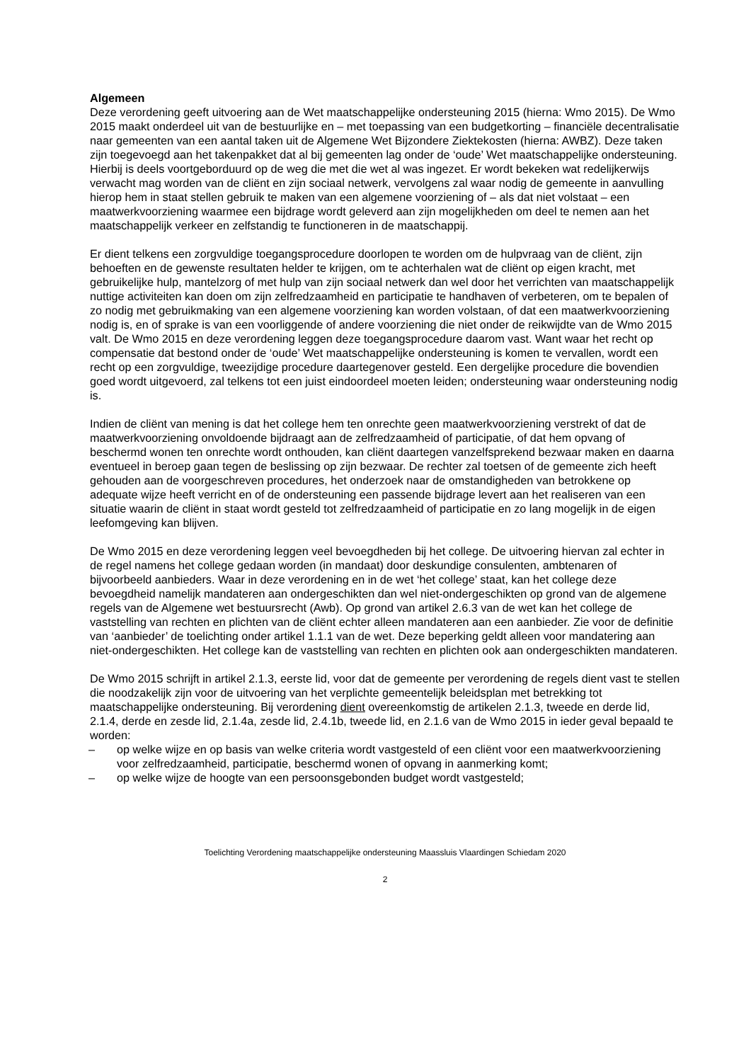Algemeen
Deze verordening geeft uitvoering aan de Wet maatschappelijke ondersteuning 2015 (hierna: Wmo 2015). De Wmo 2015 maakt onderdeel uit van de bestuurlijke en – met toepassing van een budgetkorting – financiële decentralisatie naar gemeenten van een aantal taken uit de Algemene Wet Bijzondere Ziektekosten (hierna: AWBZ). Deze taken zijn toegevoegd aan het takenpakket dat al bij gemeenten lag onder de ‘oude’ Wet maatschappelijke ondersteuning. Hierbij is deels voortgeborduurd op de weg die met die wet al was ingezet. Er wordt bekeken wat redelijkerwijs verwacht mag worden van de cliënt en zijn sociaal netwerk, vervolgens zal waar nodig de gemeente in aanvulling hierop hem in staat stellen gebruik te maken van een algemene voorziening of – als dat niet volstaat – een maatwerkvoorziening waarmee een bijdrage wordt geleverd aan zijn mogelijkheden om deel te nemen aan het maatschappelijk verkeer en zelfstandig te functioneren in de maatschappij.
Er dient telkens een zorgvuldige toegangsprocedure doorlopen te worden om de hulpvraag van de cliënt, zijn behoeften en de gewenste resultaten helder te krijgen, om te achterhalen wat de cliënt op eigen kracht, met gebruikelijke hulp, mantelzorg of met hulp van zijn sociaal netwerk dan wel door het verrichten van maatschappelijk nuttige activiteiten kan doen om zijn zelfredzaamheid en participatie te handhaven of verbeteren, om te bepalen of zo nodig met gebruikmaking van een algemene voorziening kan worden volstaan, of dat een maatwerkvoorziening nodig is, en of sprake is van een voorliggende of andere voorziening die niet onder de reikwijdte van de Wmo 2015 valt. De Wmo 2015 en deze verordening leggen deze toegangsprocedure daarom vast. Want waar het recht op compensatie dat bestond onder de ‘oude’ Wet maatschappelijke ondersteuning is komen te vervallen, wordt een recht op een zorgvuldige, tweezijdige procedure daartegenover gesteld. Een dergelijke procedure die bovendien goed wordt uitgevoerd, zal telkens tot een juist eindoordeel moeten leiden; ondersteuning waar ondersteuning nodig is.
Indien de cliënt van mening is dat het college hem ten onrechte geen maatwerkvoorziening verstrekt of dat de maatwerkvoorziening onvoldoende bijdraagt aan de zelfredzaamheid of participatie, of dat hem opvang of beschermd wonen ten onrechte wordt onthouden, kan cliënt daartegen vanzelfsprekend bezwaar maken en daarna eventueel in beroep gaan tegen de beslissing op zijn bezwaar. De rechter zal toetsen of de gemeente zich heeft gehouden aan de voorgeschreven procedures, het onderzoek naar de omstandigheden van betrokkene op adequate wijze heeft verricht en of de ondersteuning een passende bijdrage levert aan het realiseren van een situatie waarin de cliënt in staat wordt gesteld tot zelfredzaamheid of participatie en zo lang mogelijk in de eigen leefomgeving kan blijven.
De Wmo 2015 en deze verordening leggen veel bevoegdheden bij het college. De uitvoering hiervan zal echter in de regel namens het college gedaan worden (in mandaat) door deskundige consulenten, ambtenaren of bijvoorbeeld aanbieders. Waar in deze verordening en in de wet ‘het college’ staat, kan het college deze bevoegdheid namelijk mandateren aan ondergeschikten dan wel niet-ondergeschikten op grond van de algemene regels van de Algemene wet bestuursrecht (Awb). Op grond van artikel 2.6.3 van de wet kan het college de vaststelling van rechten en plichten van de cliënt echter alleen mandateren aan een aanbieder. Zie voor de definitie van ‘aanbieder’ de toelichting onder artikel 1.1.1 van de wet. Deze beperking geldt alleen voor mandatering aan niet-ondergeschikten. Het college kan de vaststelling van rechten en plichten ook aan ondergeschikten mandateren.
De Wmo 2015 schrijft in artikel 2.1.3, eerste lid, voor dat de gemeente per verordening de regels dient vast te stellen die noodzakelijk zijn voor de uitvoering van het verplichte gemeentelijk beleidsplan met betrekking tot maatschappelijke ondersteuning. Bij verordening dient overeenkomstig de artikelen 2.1.3, tweede en derde lid, 2.1.4, derde en zesde lid, 2.1.4a, zesde lid, 2.4.1b, tweede lid, en 2.1.6 van de Wmo 2015 in ieder geval bepaald te worden:
– op welke wijze en op basis van welke criteria wordt vastgesteld of een cliënt voor een maatwerkvoorziening voor zelfredzaamheid, participatie, beschermd wonen of opvang in aanmerking komt;
– op welke wijze de hoogte van een persoonsgebonden budget wordt vastgesteld;
Toelichting Verordening maatschappelijke ondersteuning Maassluis Vlaardingen Schiedam 2020
2